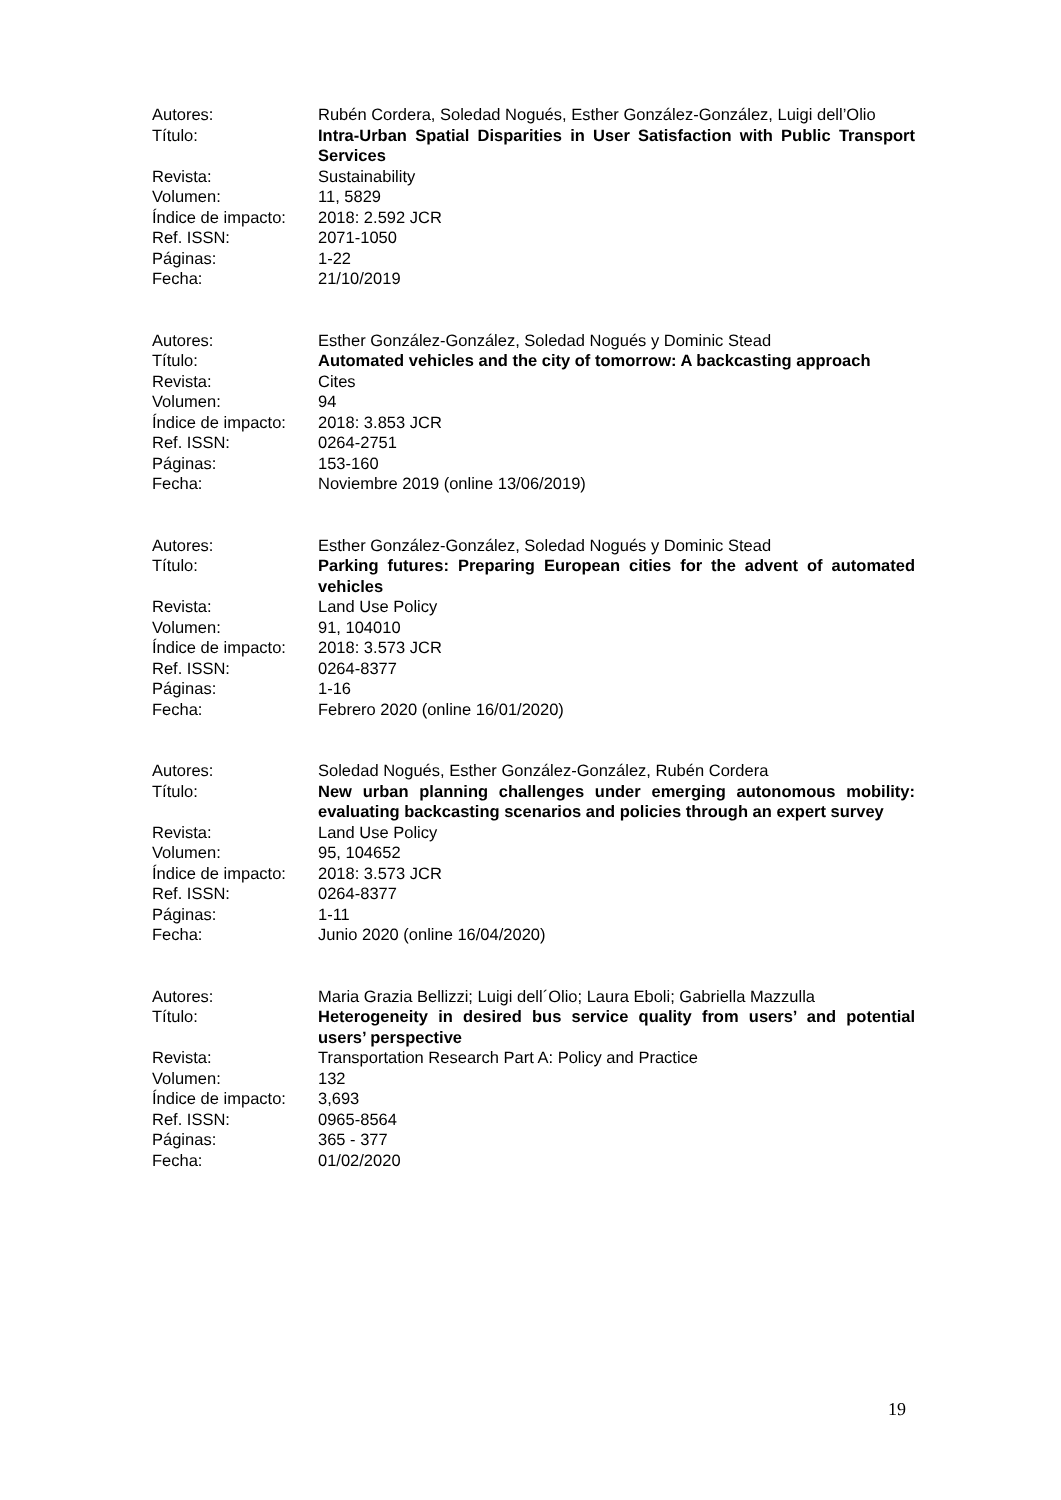Autores: Rubén Cordera, Soledad Nogués, Esther González-González, Luigi dell’Olio
Título: Intra-Urban Spatial Disparities in User Satisfaction with Public Transport Services
Revista: Sustainability
Volumen: 11, 5829
Índice de impacto:
2018: 2.592 JCR
Ref. ISSN: 2071-1050
Páginas: 1-22
Fecha: 21/10/2019
Autores: Esther González-González, Soledad Nogués y Dominic Stead
Título: Automated vehicles and the city of tomorrow: A backcasting approach
Revista: Cites
Volumen: 94
Índice de impacto:
2018: 3.853 JCR
Ref. ISSN: 0264-2751
Páginas: 153-160
Fecha: Noviembre 2019 (online 13/06/2019)
Autores: Esther González-González, Soledad Nogués y Dominic Stead
Título: Parking futures: Preparing European cities for the advent of automated vehicles
Revista: Land Use Policy
Volumen: 91, 104010
Índice de impacto:
2018: 3.573 JCR
Ref. ISSN: 0264-8377
Páginas: 1-16
Fecha: Febrero 2020 (online 16/01/2020)
Autores: Soledad Nogués, Esther González-González, Rubén Cordera
Título: New urban planning challenges under emerging autonomous mobility: evaluating backcasting scenarios and policies through an expert survey
Revista: Land Use Policy
Volumen: 95, 104652
Índice de impacto:
2018: 3.573 JCR
Ref. ISSN: 0264-8377
Páginas: 1-11
Fecha: Junio 2020 (online 16/04/2020)
Autores: Maria Grazia Bellizzi; Luigi dell´Olio; Laura Eboli; Gabriella Mazzulla
Título: Heterogeneity in desired bus service quality from users’ and potential users’ perspective
Revista: Transportation Research Part A: Policy and Practice
Volumen: 132
Índice de impacto:
3,693
Ref. ISSN: 0965-8564
Páginas: 365 - 377
Fecha: 01/02/2020
19